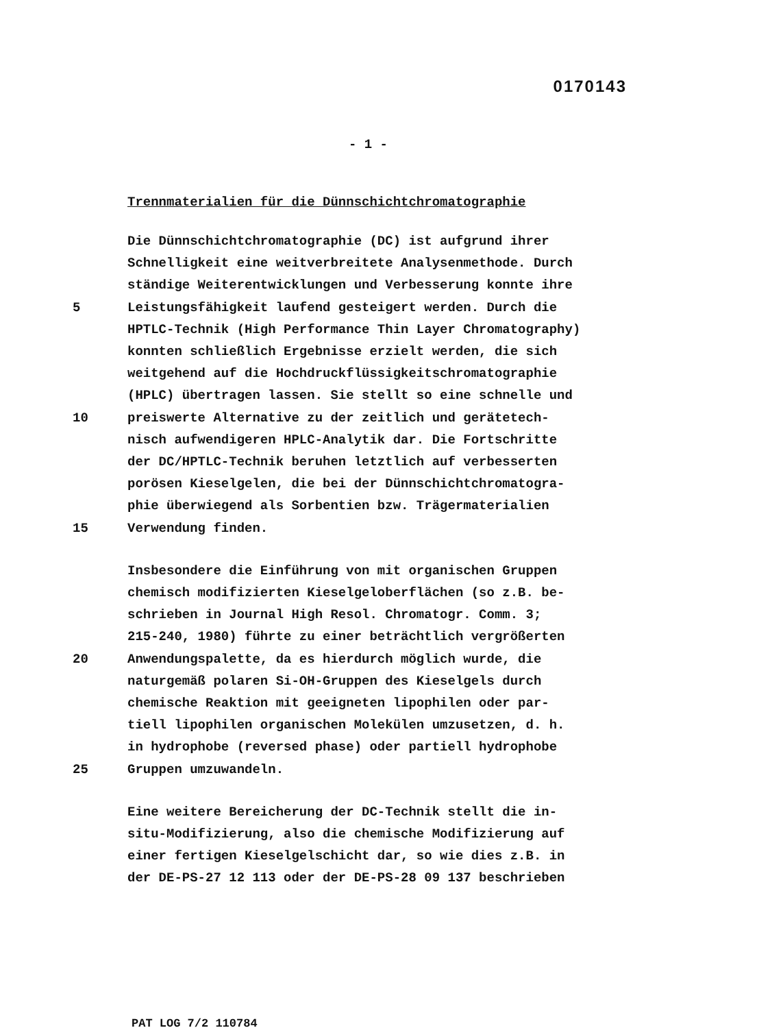0170143
- 1 -
Trennmaterialien für die Dünnschichtchromatographie
Die Dünnschichtchromatographie (DC) ist aufgrund ihrer
Schnelligkeit eine weitverbreitete Analysenmethode. Durch
ständige Weiterentwicklungen und Verbesserung konnte ihre
5 Leistungsfähigkeit laufend gesteigert werden. Durch die
HPTLC-Technik (High Performance Thin Layer Chromatography)
konnten schließlich Ergebnisse erzielt werden, die sich
weitgehend auf die Hochdruckflüssigkeitschromatographie
(HPLC) übertragen lassen. Sie stellt so eine schnelle und
10 preiswerte Alternative zu der zeitlich und gerätetech-
nisch aufwendigeren HPLC-Analytik dar. Die Fortschritte
der DC/HPTLC-Technik beruhen letztlich auf verbesserten
porösen Kieselgelen, die bei der Dünnschichtchromatogra-
phie überwiegend als Sorbentien bzw. Trägermaterialien
15 Verwendung finden.
Insbesondere die Einführung von mit organischen Gruppen
chemisch modifizierten Kieselgeloberflächen (so z.B. be-
schrieben in Journal High Resol. Chromatogr. Comm. 3;
215-240, 1980) führte zu einer beträchtlich vergrößerten
20 Anwendungspalette, da es hierdurch möglich wurde, die
naturgemäß polaren Si-OH-Gruppen des Kieselgels durch
chemische Reaktion mit geeigneten lipophilen oder par-
tiell lipophilen organischen Molekülen umzusetzen, d. h.
in hydrophobe (reversed phase) oder partiell hydrophobe
25 Gruppen umzuwandeln.
Eine weitere Bereicherung der DC-Technik stellt die in-
situ-Modifizierung, also die chemische Modifizierung auf
einer fertigen Kieselgelschicht dar, so wie dies z.B. in
der DE-PS-27 12 113 oder der DE-PS-28 09 137 beschrieben
PAT LOG 7/2 110784